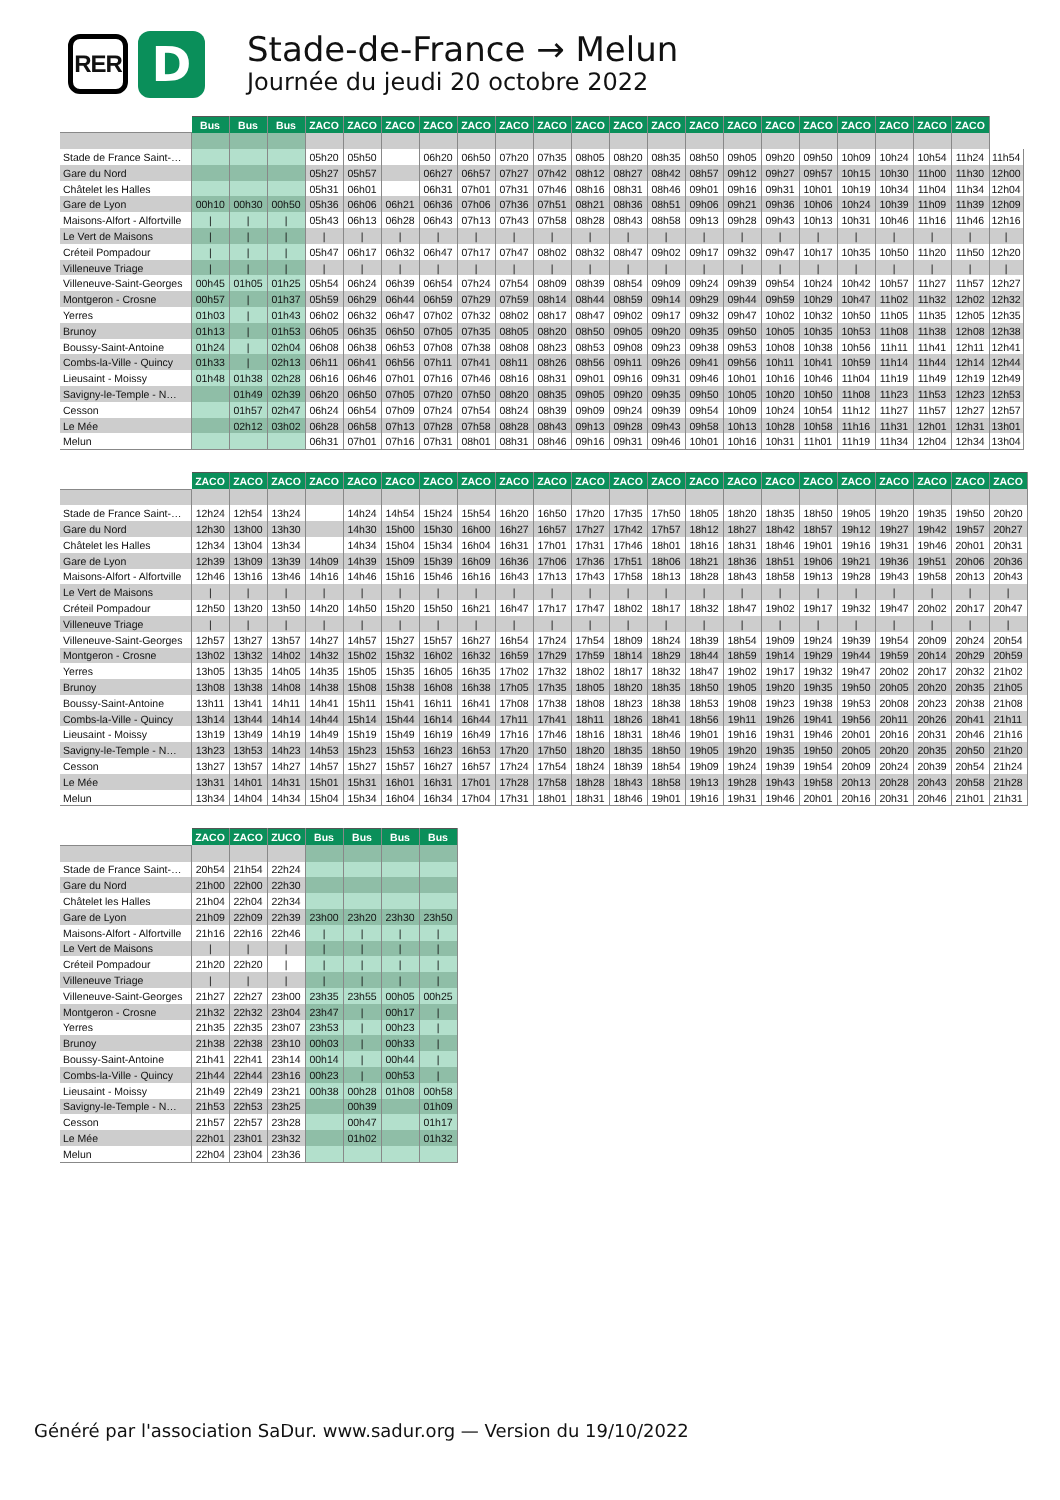RER
D
Stade-de-France → Melun
Journée du jeudi 20 octobre 2022
| | Bus | Bus | Bus | ZACO | ZACO | ZACO | ZACO | ZACO | ZACO | ZACO | ZACO | ZACO | ZACO | ZACO | ZACO | ZACO | ZACO | ZACO | ZACO | ZACO | ZACO | |
| --- | --- | --- | --- | --- | --- | --- | --- | --- | --- | --- | --- | --- | --- | --- | --- | --- | --- | --- | --- | --- | --- | --- |
| Stade de France Saint-… | | | | 05h20 | 05h50 | | 06h20 | 06h50 | 07h20 | 07h35 | 08h05 | 08h20 | 08h35 | 08h50 | 09h05 | 09h20 | 09h50 | 10h09 | 10h24 | 10h54 | 11h24 | 11h54 |
| Gare du Nord | | | | 05h27 | 05h57 | | 06h27 | 06h57 | 07h27 | 07h42 | 08h12 | 08h27 | 08h42 | 08h57 | 09h12 | 09h27 | 09h57 | 10h15 | 10h30 | 11h00 | 11h30 | 12h00 |
| Châtelet les Halles | | | | 05h31 | 06h01 | | 06h31 | 07h01 | 07h31 | 07h46 | 08h16 | 08h31 | 08h46 | 09h01 | 09h16 | 09h31 | 10h01 | 10h19 | 10h34 | 11h04 | 11h34 | 12h04 |
| Gare de Lyon | 00h10 | 00h30 | 00h50 | 05h36 | 06h06 | 06h21 | 06h36 | 07h06 | 07h36 | 07h51 | 08h21 | 08h36 | 08h51 | 09h06 | 09h21 | 09h36 | 10h06 | 10h24 | 10h39 | 11h09 | 11h39 | 12h09 |
| Maisons-Alfort - Alfortville | / | / | / | 05h43 | 06h13 | 06h28 | 06h43 | 07h13 | 07h43 | 07h58 | 08h28 | 08h43 | 08h58 | 09h13 | 09h28 | 09h43 | 10h13 | 10h31 | 10h46 | 11h16 | 11h46 | 12h16 |
| Le Vert de Maisons | / | / | / | / | / | / | / | / | / | / | / | / | / | / | / | / | / | / | / | / | / | / |
| Créteil Pompadour | / | / | / | 05h47 | 06h17 | 06h32 | 06h47 | 07h17 | 07h47 | 08h02 | 08h32 | 08h47 | 09h02 | 09h17 | 09h32 | 09h47 | 10h17 | 10h35 | 10h50 | 11h20 | 11h50 | 12h20 |
| Villeneuve Triage | / | / | / | / | / | / | / | / | / | / | / | / | / | / | / | / | / | / | / | / | / | / |
| Villeneuve-Saint-Georges | 00h45 | 01h05 | 01h25 | 05h54 | 06h24 | 06h39 | 06h54 | 07h24 | 07h54 | 08h09 | 08h39 | 08h54 | 09h09 | 09h24 | 09h39 | 09h54 | 10h24 | 10h42 | 10h57 | 11h27 | 11h57 | 12h27 |
| Montgeron - Crosne | 00h57 | / | 01h37 | 05h59 | 06h29 | 06h44 | 06h59 | 07h29 | 07h59 | 08h14 | 08h44 | 08h59 | 09h14 | 09h29 | 09h44 | 09h59 | 10h29 | 10h47 | 11h02 | 11h32 | 12h02 | 12h32 |
| Yerres | 01h03 | / | 01h43 | 06h02 | 06h32 | 06h47 | 07h02 | 07h32 | 08h02 | 08h17 | 08h47 | 09h02 | 09h17 | 09h32 | 09h47 | 10h02 | 10h32 | 10h50 | 11h05 | 11h35 | 12h05 | 12h35 |
| Brunoy | 01h13 | / | 01h53 | 06h05 | 06h35 | 06h50 | 07h05 | 07h35 | 08h05 | 08h20 | 08h50 | 09h05 | 09h20 | 09h35 | 09h50 | 10h05 | 10h35 | 10h53 | 11h08 | 11h38 | 12h08 | 12h38 |
| Boussy-Saint-Antoine | 01h24 | / | 02h04 | 06h08 | 06h38 | 06h53 | 07h08 | 07h38 | 08h08 | 08h23 | 08h53 | 09h08 | 09h23 | 09h38 | 09h53 | 10h08 | 10h38 | 10h56 | 11h11 | 11h41 | 12h11 | 12h41 |
| Combs-la-Ville - Quincy | 01h33 | / | 02h13 | 06h11 | 06h41 | 06h56 | 07h11 | 07h41 | 08h11 | 08h26 | 08h56 | 09h11 | 09h26 | 09h41 | 09h56 | 10h11 | 10h41 | 10h59 | 11h14 | 11h44 | 12h14 | 12h44 |
| Lieusaint - Moissy | 01h48 | 01h38 | 02h28 | 06h16 | 06h46 | 07h01 | 07h16 | 07h46 | 08h16 | 08h31 | 09h01 | 09h16 | 09h31 | 09h46 | 10h01 | 10h16 | 10h46 | 11h04 | 11h19 | 11h49 | 12h19 | 12h49 |
| Savigny-le-Temple - N… | | 01h49 | 02h39 | 06h20 | 06h50 | 07h05 | 07h20 | 07h50 | 08h20 | 08h35 | 09h05 | 09h20 | 09h35 | 09h50 | 10h05 | 10h20 | 10h50 | 11h08 | 11h23 | 11h53 | 12h23 | 12h53 |
| Cesson | | 01h57 | 02h47 | 06h24 | 06h54 | 07h09 | 07h24 | 07h54 | 08h24 | 08h39 | 09h09 | 09h24 | 09h39 | 09h54 | 10h09 | 10h24 | 10h54 | 11h12 | 11h27 | 11h57 | 12h27 | 12h57 |
| Le Mée | | 02h12 | 03h02 | 06h28 | 06h58 | 07h13 | 07h28 | 07h58 | 08h28 | 08h43 | 09h13 | 09h28 | 09h43 | 09h58 | 10h13 | 10h28 | 10h58 | 11h16 | 11h31 | 12h01 | 12h31 | 13h01 |
| Melun | | | | 06h31 | 07h01 | 07h16 | 07h31 | 08h01 | 08h31 | 08h46 | 09h16 | 09h31 | 09h46 | 10h01 | 10h16 | 10h31 | 11h01 | 11h19 | 11h34 | 12h04 | 12h34 | 13h04 |
| | ZACO | ZACO | ZACO | ZACO | ZACO | ZACO | ZACO | ZACO | ZACO | ZACO | ZACO | ZACO | ZACO | ZACO | ZACO | ZACO | ZACO | ZACO | ZACO | ZACO | ZACO | ZACO |
| --- | --- | --- | --- | --- | --- | --- | --- | --- | --- | --- | --- | --- | --- | --- | --- | --- | --- | --- | --- | --- | --- | --- |
| Stade de France Saint-… | 12h24 | 12h54 | 13h24 | | 14h24 | 14h54 | 15h24 | 15h54 | 16h20 | 16h50 | 17h20 | 17h35 | 17h50 | 18h05 | 18h20 | 18h35 | 18h50 | 19h05 | 19h20 | 19h35 | 19h50 | 20h20 |
| Gare du Nord | 12h30 | 13h00 | 13h30 | | 14h30 | 15h00 | 15h30 | 16h00 | 16h27 | 16h57 | 17h27 | 17h42 | 17h57 | 18h12 | 18h27 | 18h42 | 18h57 | 19h12 | 19h27 | 19h42 | 19h57 | 20h27 |
| Châtelet les Halles | 12h34 | 13h04 | 13h34 | | 14h34 | 15h04 | 15h34 | 16h04 | 16h31 | 17h01 | 17h31 | 17h46 | 18h01 | 18h16 | 18h31 | 18h46 | 19h01 | 19h16 | 19h31 | 19h46 | 20h01 | 20h31 |
| Gare de Lyon | 12h39 | 13h09 | 13h39 | 14h09 | 14h39 | 15h09 | 15h39 | 16h09 | 16h36 | 17h06 | 17h36 | 17h51 | 18h06 | 18h21 | 18h36 | 18h51 | 19h06 | 19h21 | 19h36 | 19h51 | 20h06 | 20h36 |
| Maisons-Alfort - Alfortville | 12h46 | 13h16 | 13h46 | 14h16 | 14h46 | 15h16 | 15h46 | 16h16 | 16h43 | 17h13 | 17h43 | 17h58 | 18h13 | 18h28 | 18h43 | 18h58 | 19h13 | 19h28 | 19h43 | 19h58 | 20h13 | 20h43 |
| Le Vert de Maisons | / | / | / | / | / | / | / | / | / | / | / | / | / | / | / | / | / | / | / | / | / | / |
| Créteil Pompadour | 12h50 | 13h20 | 13h50 | 14h20 | 14h50 | 15h20 | 15h50 | 16h21 | 16h47 | 17h17 | 17h47 | 18h02 | 18h17 | 18h32 | 18h47 | 19h02 | 19h17 | 19h32 | 19h47 | 20h02 | 20h17 | 20h47 |
| Villeneuve Triage | / | / | / | / | / | / | / | / | / | / | / | / | / | / | / | / | / | / | / | / | / | / |
| Villeneuve-Saint-Georges | 12h57 | 13h27 | 13h57 | 14h27 | 14h57 | 15h27 | 15h57 | 16h27 | 16h54 | 17h24 | 17h54 | 18h09 | 18h24 | 18h39 | 18h54 | 19h09 | 19h24 | 19h39 | 19h54 | 20h09 | 20h24 | 20h54 |
| Montgeron - Crosne | 13h02 | 13h32 | 14h02 | 14h32 | 15h02 | 15h32 | 16h02 | 16h32 | 16h59 | 17h29 | 17h59 | 18h14 | 18h29 | 18h44 | 18h59 | 19h14 | 19h29 | 19h44 | 19h59 | 20h14 | 20h29 | 20h59 |
| Yerres | 13h05 | 13h35 | 14h05 | 14h35 | 15h05 | 15h35 | 16h05 | 16h35 | 17h02 | 17h32 | 18h02 | 18h17 | 18h32 | 18h47 | 19h02 | 19h17 | 19h32 | 19h47 | 20h02 | 20h17 | 20h32 | 21h02 |
| Brunoy | 13h08 | 13h38 | 14h08 | 14h38 | 15h08 | 15h38 | 16h08 | 16h38 | 17h05 | 17h35 | 18h05 | 18h20 | 18h35 | 18h50 | 19h05 | 19h20 | 19h35 | 19h50 | 20h05 | 20h20 | 20h35 | 21h05 |
| Boussy-Saint-Antoine | 13h11 | 13h41 | 14h11 | 14h41 | 15h11 | 15h41 | 16h11 | 16h41 | 17h08 | 17h38 | 18h08 | 18h23 | 18h38 | 18h53 | 19h08 | 19h23 | 19h38 | 19h53 | 20h08 | 20h23 | 20h38 | 21h08 |
| Combs-la-Ville - Quincy | 13h14 | 13h44 | 14h14 | 14h44 | 15h14 | 15h44 | 16h14 | 16h44 | 17h11 | 17h41 | 18h11 | 18h26 | 18h41 | 18h56 | 19h11 | 19h26 | 19h41 | 19h56 | 20h11 | 20h26 | 20h41 | 21h11 |
| Lieusaint - Moissy | 13h19 | 13h49 | 14h19 | 14h49 | 15h19 | 15h49 | 16h19 | 16h49 | 17h16 | 17h46 | 18h16 | 18h31 | 18h46 | 19h01 | 19h16 | 19h31 | 19h46 | 20h01 | 20h16 | 20h31 | 20h46 | 21h16 |
| Savigny-le-Temple - N… | 13h23 | 13h53 | 14h23 | 14h53 | 15h23 | 15h53 | 16h23 | 16h53 | 17h20 | 17h50 | 18h20 | 18h35 | 18h50 | 19h05 | 19h20 | 19h35 | 19h50 | 20h05 | 20h20 | 20h35 | 20h50 | 21h20 |
| Cesson | 13h27 | 13h57 | 14h27 | 14h57 | 15h27 | 15h57 | 16h27 | 16h57 | 17h24 | 17h54 | 18h24 | 18h39 | 18h54 | 19h09 | 19h24 | 19h39 | 19h54 | 20h09 | 20h24 | 20h39 | 20h54 | 21h24 |
| Le Mée | 13h31 | 14h01 | 14h31 | 15h01 | 15h31 | 16h01 | 16h31 | 17h01 | 17h28 | 17h58 | 18h28 | 18h43 | 18h58 | 19h13 | 19h28 | 19h43 | 19h58 | 20h13 | 20h28 | 20h43 | 20h58 | 21h28 |
| Melun | 13h34 | 14h04 | 14h34 | 15h04 | 15h34 | 16h04 | 16h34 | 17h04 | 17h31 | 18h01 | 18h31 | 18h46 | 19h01 | 19h16 | 19h31 | 19h46 | 20h01 | 20h16 | 20h31 | 20h46 | 21h01 | 21h31 |
| | ZACO | ZACO | ZUCO | Bus | Bus | Bus | Bus |
| --- | --- | --- | --- | --- | --- | --- | --- |
| Stade de France Saint-… | 20h54 | 21h54 | 22h24 | | | | |
| Gare du Nord | 21h00 | 22h00 | 22h30 | | | | |
| Châtelet les Halles | 21h04 | 22h04 | 22h34 | | | | |
| Gare de Lyon | 21h09 | 22h09 | 22h39 | 23h00 | 23h20 | 23h30 | 23h50 |
| Maisons-Alfort - Alfortville | 21h16 | 22h16 | 22h46 | / | / | / | / |
| Le Vert de Maisons | / | / | / | / | / | / | / |
| Créteil Pompadour | 21h20 | 22h20 | / | / | / | / | / |
| Villeneuve Triage | / | / | / | / | / | / | / |
| Villeneuve-Saint-Georges | 21h27 | 22h27 | 23h00 | 23h35 | 23h55 | 00h05 | 00h25 |
| Montgeron - Crosne | 21h32 | 22h32 | 23h04 | 23h47 | / | 00h17 | / |
| Yerres | 21h35 | 22h35 | 23h07 | 23h53 | / | 00h23 | / |
| Brunoy | 21h38 | 22h38 | 23h10 | 00h03 | / | 00h33 | / |
| Boussy-Saint-Antoine | 21h41 | 22h41 | 23h14 | 00h14 | / | 00h44 | / |
| Combs-la-Ville - Quincy | 21h44 | 22h44 | 23h16 | 00h23 | / | 00h53 | / |
| Lieusaint - Moissy | 21h49 | 22h49 | 23h21 | 00h38 | 00h28 | 01h08 | 00h58 |
| Savigny-le-Temple - N… | 21h53 | 22h53 | 23h25 | | 00h39 | | 01h09 |
| Cesson | 21h57 | 22h57 | 23h28 | | 00h47 | | 01h17 |
| Le Mée | 22h01 | 23h01 | 23h32 | | 01h02 | | 01h32 |
| Melun | 22h04 | 23h04 | 23h36 | | | | |
Généré par l'association SaDur. www.sadur.org — Version du 19/10/2022